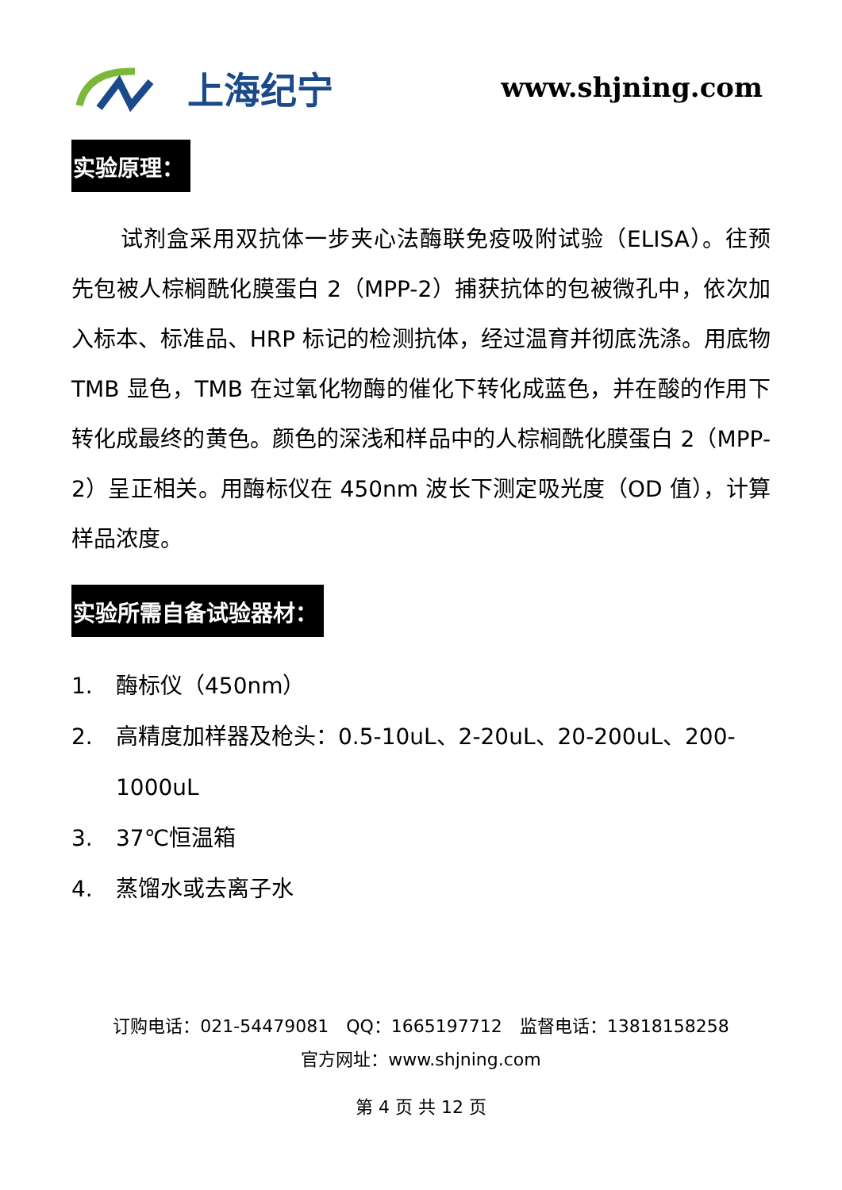上海纪宁
www.shjning.com
实验原理：
试剂盒采用双抗体一步夹心法酶联免疫吸附试验（ELISA）。往预先包被人棕榈酰化膜蛋白 2（MPP-2）捕获抗体的包被微孔中，依次加入标本、标准品、HRP 标记的检测抗体，经过温育并彻底洗涤。用底物 TMB 显色，TMB 在过氧化物酶的催化下转化成蓝色，并在酸的作用下转化成最终的黄色。颜色的深浅和样品中的人棕榈酰化膜蛋白 2（MPP-2）呈正相关。用酶标仪在 450nm 波长下测定吸光度（OD 值），计算样品浓度。
实验所需自备试验器材：
1. 酶标仪（450nm）
2. 高精度加样器及枪头：0.5-10uL、2-20uL、20-200uL、200-1000uL
3. 37℃恒温箱
4. 蒸馏水或去离子水
订购电话：021-54479081　QQ：1665197712　监督电话：13818158258
官方网址：www.shjning.com
第 4 页 共 12 页